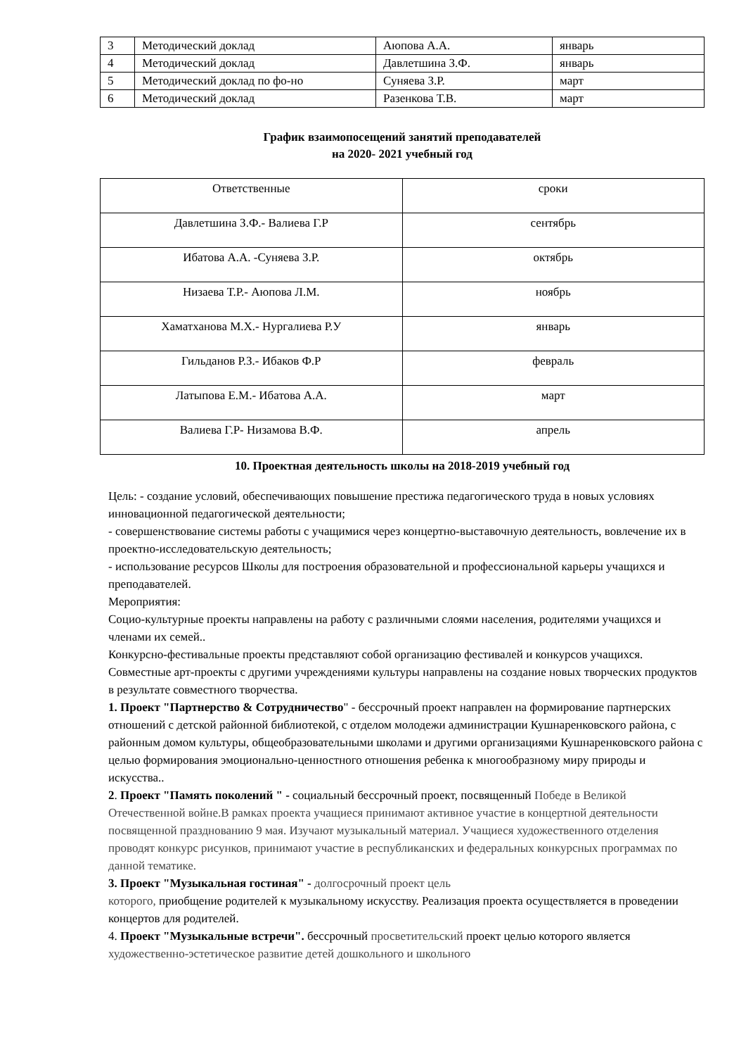| 3 | Методический доклад | Аюпова А.А. | январь |
| 4 | Методический доклад | Давлетшина З.Ф. | январь |
| 5 | Методический доклад по фо-но | Суняева З.Р. | март |
| 6 | Методический доклад | Разенкова Т.В. | март |
График взаимопосещений занятий преподавателей
на 2020- 2021 учебный год
| Ответственные | сроки |
| Давлетшина З.Ф.- Валиева Г.Р | сентябрь |
| Ибатова А.А. -Суняева З.Р. | октябрь |
| Низаева Т.Р.- Аюпова Л.М. | ноябрь |
| Хаматханова М.Х.- Нургалиева Р.У | январь |
| Гильданов Р.З.- Ибаков Ф.Р | февраль |
| Латыпова Е.М.- Ибатова А.А. | март |
| Валиева Г.Р- Низамова В.Ф. | апрель |
10. Проектная деятельность школы на 2018-2019 учебный год
Цель: - создание условий, обеспечивающих повышение престижа педагогического труда в новых условиях инновационной педагогической деятельности;
- совершенствование системы работы с учащимися через концертно-выставочную деятельность, вовлечение их в проектно-исследовательскую деятельность;
- использование ресурсов Школы для построения образовательной и профессиональной карьеры учащихся и преподавателей.
Мероприятия:
Социо-культурные проекты направлены на работу с различными слоями населения, родителями учащихся и членами их семей..
Конкурсно-фестивальные проекты представляют собой организацию фестивалей и конкурсов учащихся.
Совместные арт-проекты с другими учреждениями культуры направлены на создание новых творческих продуктов в результате совместного творчества.
1. Проект "Партнерство & Сотрудничество" - бессрочный проект направлен на формирование партнерских отношений с детской районной библиотекой, с отделом молодежи администрации Кушнаренковского района, с районным домом культуры, общеобразовательными школами и другими организациями Кушнаренковского района с целью формирования эмоционально-ценностного отношения ребенка к многообразному миру природы и искусства..
2. Проект "Память поколений " - социальный бессрочный проект, посвященный Победе в Великой Отечественной войне.В рамках проекта учащиеся принимают активное участие в концертной деятельности посвященной празднованию 9 мая. Изучают музыкальный материал. Учащиеся художественного отделения проводят конкурс рисунков, принимают участие в республиканских и федеральных конкурсных программах по данной тематике.
3. Проект "Музыкальная гостиная" - долгосрочный проект цель
которого, приобщение родителей к музыкальному искусству. Реализация проекта осуществляется в проведении концертов для родителей.
4. Проект "Музыкальные встречи". бессрочный просветительский проект целью которого является художественно-эстетическое развитие детей дошкольного и школьного